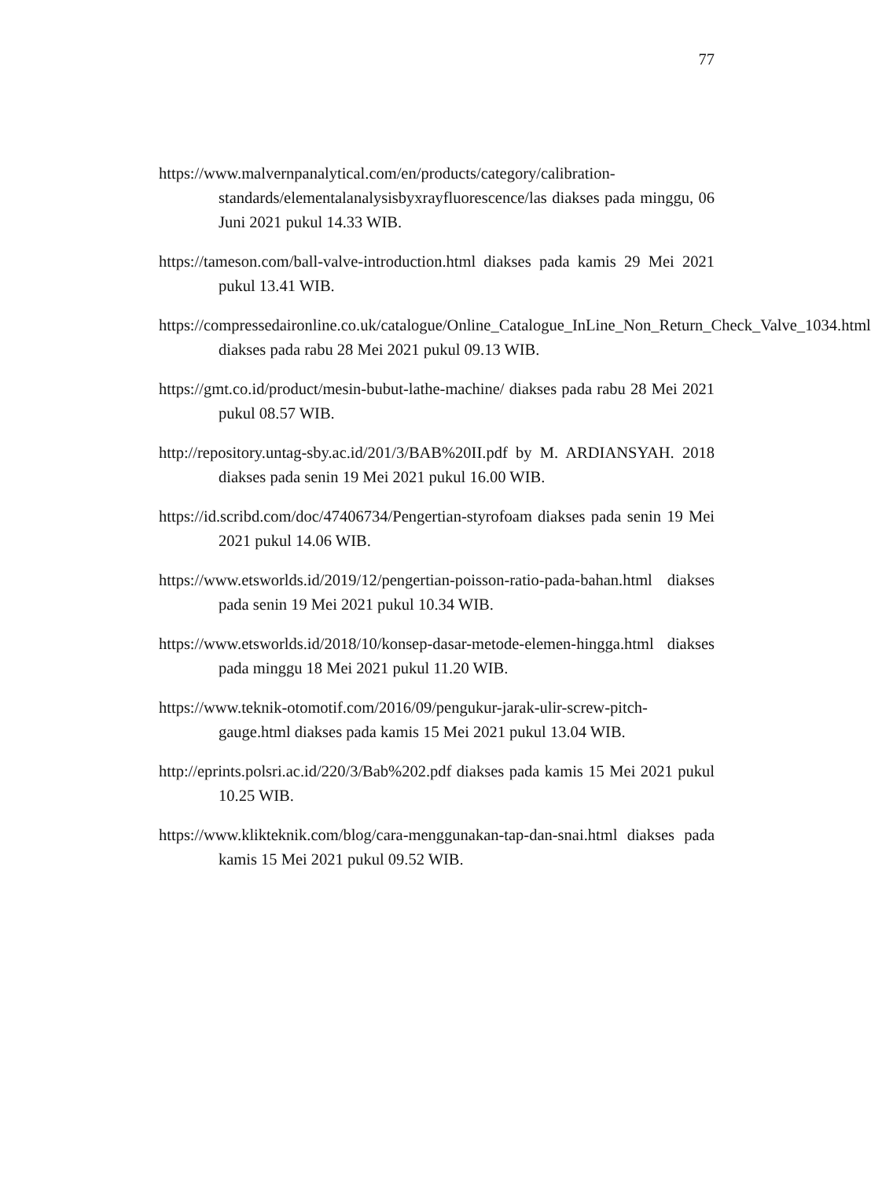77
https://www.malvernpanalytical.com/en/products/category/calibration-standards/elementalanalysisbyxrayfluorescence/las diakses pada minggu, 06 Juni 2021 pukul 14.33 WIB.
https://tameson.com/ball-valve-introduction.html diakses pada kamis 29 Mei 2021 pukul 13.41 WIB.
https://compressedaironline.co.uk/catalogue/Online_Catalogue_InLine_Non_Return_Check_Valve_1034.html diakses pada rabu 28 Mei 2021 pukul 09.13 WIB.
https://gmt.co.id/product/mesin-bubut-lathe-machine/ diakses pada rabu 28 Mei 2021 pukul 08.57 WIB.
http://repository.untag-sby.ac.id/201/3/BAB%20II.pdf by M. ARDIANSYAH. 2018 diakses pada senin 19 Mei 2021 pukul 16.00 WIB.
https://id.scribd.com/doc/47406734/Pengertian-styrofoam diakses pada senin 19 Mei 2021 pukul 14.06 WIB.
https://www.etsworlds.id/2019/12/pengertian-poisson-ratio-pada-bahan.html diakses pada senin 19 Mei 2021 pukul 10.34 WIB.
https://www.etsworlds.id/2018/10/konsep-dasar-metode-elemen-hingga.html diakses pada minggu 18 Mei 2021 pukul 11.20 WIB.
https://www.teknik-otomotif.com/2016/09/pengukur-jarak-ulir-screw-pitch-gauge.html diakses pada kamis 15 Mei 2021 pukul 13.04 WIB.
http://eprints.polsri.ac.id/220/3/Bab%202.pdf diakses pada kamis 15 Mei 2021 pukul 10.25 WIB.
https://www.klikteknik.com/blog/cara-menggunakan-tap-dan-snai.html diakses pada kamis 15 Mei 2021 pukul 09.52 WIB.